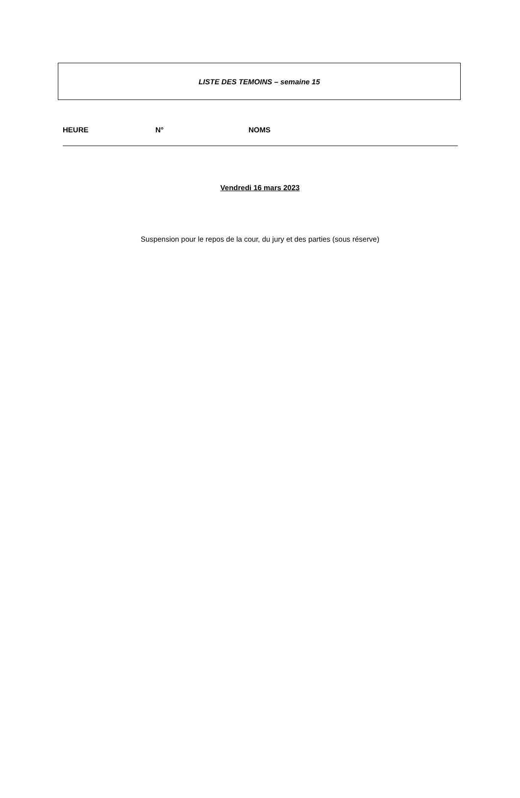LISTE DES TEMOINS – semaine 15
HEURE N° NOMS
Vendredi 16 mars 2023
Suspension pour le repos de la cour, du jury et des parties (sous réserve)